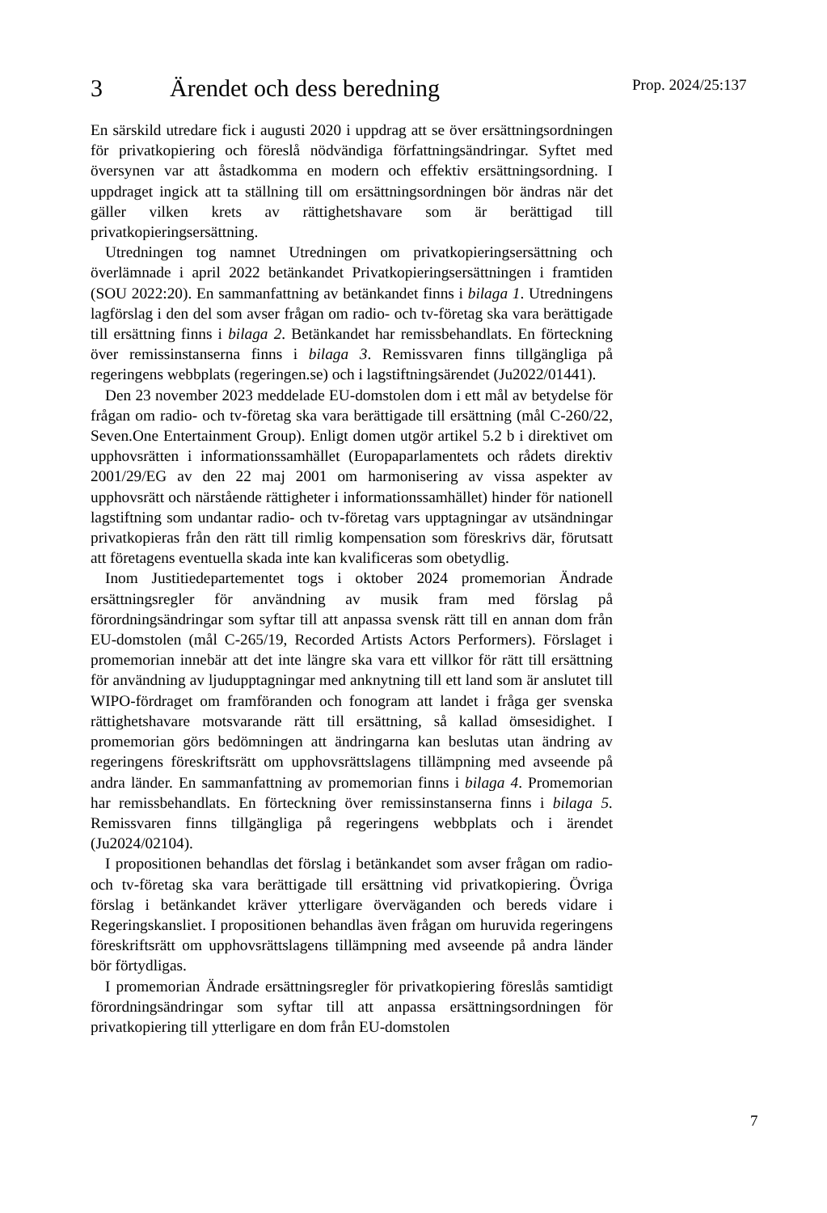3 Ärendet och dess beredning
Prop. 2024/25:137
En särskild utredare fick i augusti 2020 i uppdrag att se över ersättnings­ordningen för privatkopiering och föreslå nödvändiga författnings­ändringar. Syftet med översynen var att åstadkomma en modern och effektiv ersättningsordning. I uppdraget ingick att ta ställning till om ersättningsordningen bör ändras när det gäller vilken krets av rättighets­havare som är berättigad till privatkopieringsersättning.
Utredningen tog namnet Utredningen om privatkopieringsersättning och överlämnade i april 2022 betänkandet Privatkopieringsersättningen i fram­tiden (SOU 2022:20). En sammanfattning av betänkandet finns i bilaga 1. Utredningens lagförslag i den del som avser frågan om radio- och tv-företag ska vara berättigade till ersättning finns i bilaga 2. Betänkandet har remissbehandlats. En förteckning över remissinstanserna finns i bilaga 3. Remissvaren finns tillgängliga på regeringens webbplats (regeringen.se) och i lagstiftningsärendet (Ju2022/01441).
Den 23 november 2023 meddelade EU-domstolen dom i ett mål av betydelse för frågan om radio- och tv-företag ska vara berättigade till ersättning (mål C-260/22, Seven.One Entertainment Group). Enligt domen utgör artikel 5.2 b i direktivet om upphovsrätten i informationssamhället (Europaparlamentets och rådets direktiv 2001/29/EG av den 22 maj 2001 om harmonisering av vissa aspekter av upphovsrätt och närstående rättigheter i informationssamhället) hinder för nationell lagstiftning som undantar radio- och tv-företag vars upptagningar av utsändningar privat­kopieras från den rätt till rimlig kompensation som föreskrivs där, förutsatt att företagens eventuella skada inte kan kvalificeras som obetydlig.
Inom Justitiedepartementet togs i oktober 2024 promemorian Ändrade ersättningsregler för användning av musik fram med förslag på förordningsändringar som syftar till att anpassa svensk rätt till en annan dom från EU-domstolen (mål C-265/19, Recorded Artists Actors Performers). Förslaget i promemorian innebär att det inte längre ska vara ett villkor för rätt till ersättning för användning av ljudupptagningar med anknytning till ett land som är anslutet till WIPO-fördraget om framföranden och fonogram att landet i fråga ger svenska rättighetshavare motsvarande rätt till ersättning, så kallad ömsesidighet. I promemorian görs bedömningen att ändringarna kan beslutas utan ändring av regeringens föreskriftsrätt om upphovsrättslagens tillämpning med avseende på andra länder. En sammanfattning av promemorian finns i bilaga 4. Promemorian har remissbehandlats. En förteckning över remissinstanserna finns i bilaga 5. Remissvaren finns tillgängliga på regeringens webbplats och i ärendet (Ju2024/02104).
I propositionen behandlas det förslag i betänkandet som avser frågan om radio- och tv-företag ska vara berättigade till ersättning vid privat­kopiering. Övriga förslag i betänkandet kräver ytterligare överväganden och bereds vidare i Regeringskansliet. I propositionen behandlas även frågan om huruvida regeringens föreskriftsrätt om upphovsrättslagens tillämpning med avseende på andra länder bör förtydligas.
I promemorian Ändrade ersättningsregler för privatkopiering föreslås samtidigt förordningsändringar som syftar till att anpassa ersättnings­ordningen för privatkopiering till ytterligare en dom från EU-domstolen
7